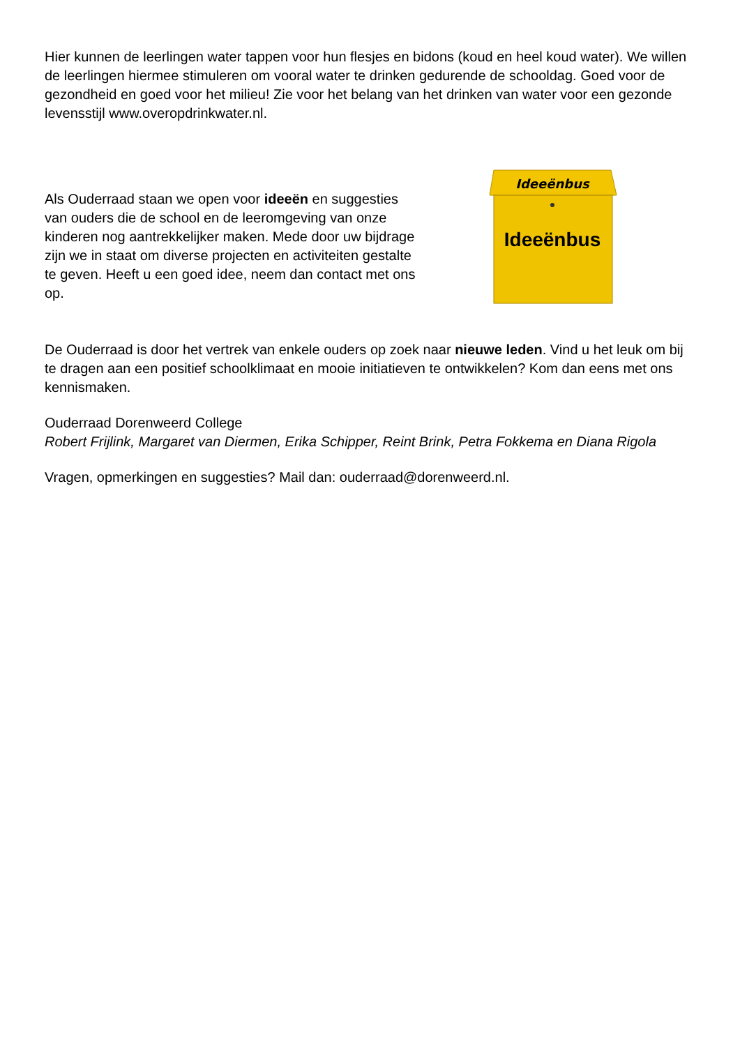Hier kunnen de leerlingen water tappen voor hun flesjes en bidons (koud en heel koud water). We willen de leerlingen hiermee stimuleren om vooral water te drinken gedurende de schooldag. Goed voor de gezondheid en goed voor het milieu! Zie voor het belang van het drinken van water voor een gezonde levensstijl www.overopdrinkwater.nl.
Als Ouderraad staan we open voor ideeën en suggesties van ouders die de school en de leeromgeving van onze kinderen nog aantrekkelijker maken. Mede door uw bijdrage zijn we in staat om diverse projecten en activiteiten gestalte te geven. Heeft u een goed idee, neem dan contact met ons op.
Ideeënbus
Ideeënbus
De Ouderraad is door het vertrek van enkele ouders op zoek naar nieuwe leden. Vind u het leuk om bij te dragen aan een positief schoolklimaat en mooie initiatieven te ontwikkelen? Kom dan eens met ons kennismaken.
Ouderraad Dorenweerd College
Robert Frijlink, Margaret van Diermen, Erika Schipper, Reint Brink, Petra Fokkema en Diana Rigola
Vragen, opmerkingen en suggesties? Mail dan: ouderraad@dorenweerd.nl.